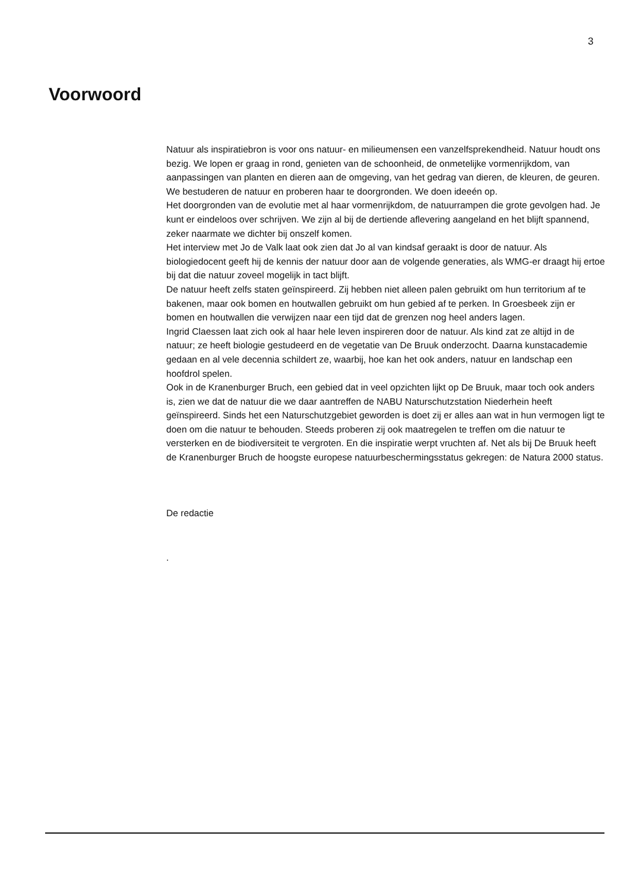3
Voorwoord
Natuur als inspiratiebron is voor ons natuur- en milieumensen een vanzelfsprekendheid. Natuur houdt ons bezig. We lopen er graag in rond, genieten van de schoonheid, de onmetelijke vormenrijkdom, van aanpassingen van planten en dieren aan de omgeving, van het gedrag van dieren, de kleuren, de geuren. We bestuderen de natuur en proberen haar te doorgronden. We doen ideeén op.
Het doorgronden van de evolutie met al haar vormenrijkdom, de natuurrampen die grote gevolgen had. Je kunt er eindeloos over schrijven. We zijn al bij de dertiende aflevering aangeland en het blijft spannend, zeker naarmate we dichter bij onszelf komen.
Het interview met Jo de Valk laat ook zien dat Jo al van kindsaf geraakt is door de natuur. Als biologiedocent geeft hij de kennis der natuur door aan de volgende generaties, als WMG-er draagt hij ertoe bij dat die natuur zoveel mogelijk in tact blijft.
De natuur heeft zelfs staten geïnspireerd. Zij hebben niet alleen palen gebruikt om hun territorium af te bakenen, maar ook bomen en houtwallen gebruikt om hun gebied af te perken. In Groesbeek zijn er bomen en houtwallen die verwijzen naar een tijd dat de grenzen nog heel anders lagen.
Ingrid Claessen laat zich ook al haar hele leven inspireren door de natuur. Als kind zat ze altijd in de natuur; ze heeft biologie gestudeerd en de vegetatie van De Bruuk onderzocht. Daarna kunstacademie gedaan en al vele decennia schildert ze, waarbij, hoe kan het ook anders, natuur en landschap een hoofdrol spelen.
Ook in de Kranenburger Bruch, een gebied dat in veel opzichten lijkt op De Bruuk, maar toch ook anders is, zien we dat de natuur die we daar aantreffen de NABU Naturschutzstation Niederhein heeft geïnspireerd. Sinds het een Naturschutzgebiet geworden is doet zij er alles aan wat in hun vermogen ligt te doen om die natuur te behouden. Steeds proberen zij ook maatregelen te treffen om die natuur te versterken en de biodiversiteit te vergroten. En die inspiratie werpt vruchten af. Net als bij De Bruuk heeft de Kranenburger Bruch de hoogste europese natuurbeschermingsstatus gekregen: de Natura 2000 status.
De redactie
.